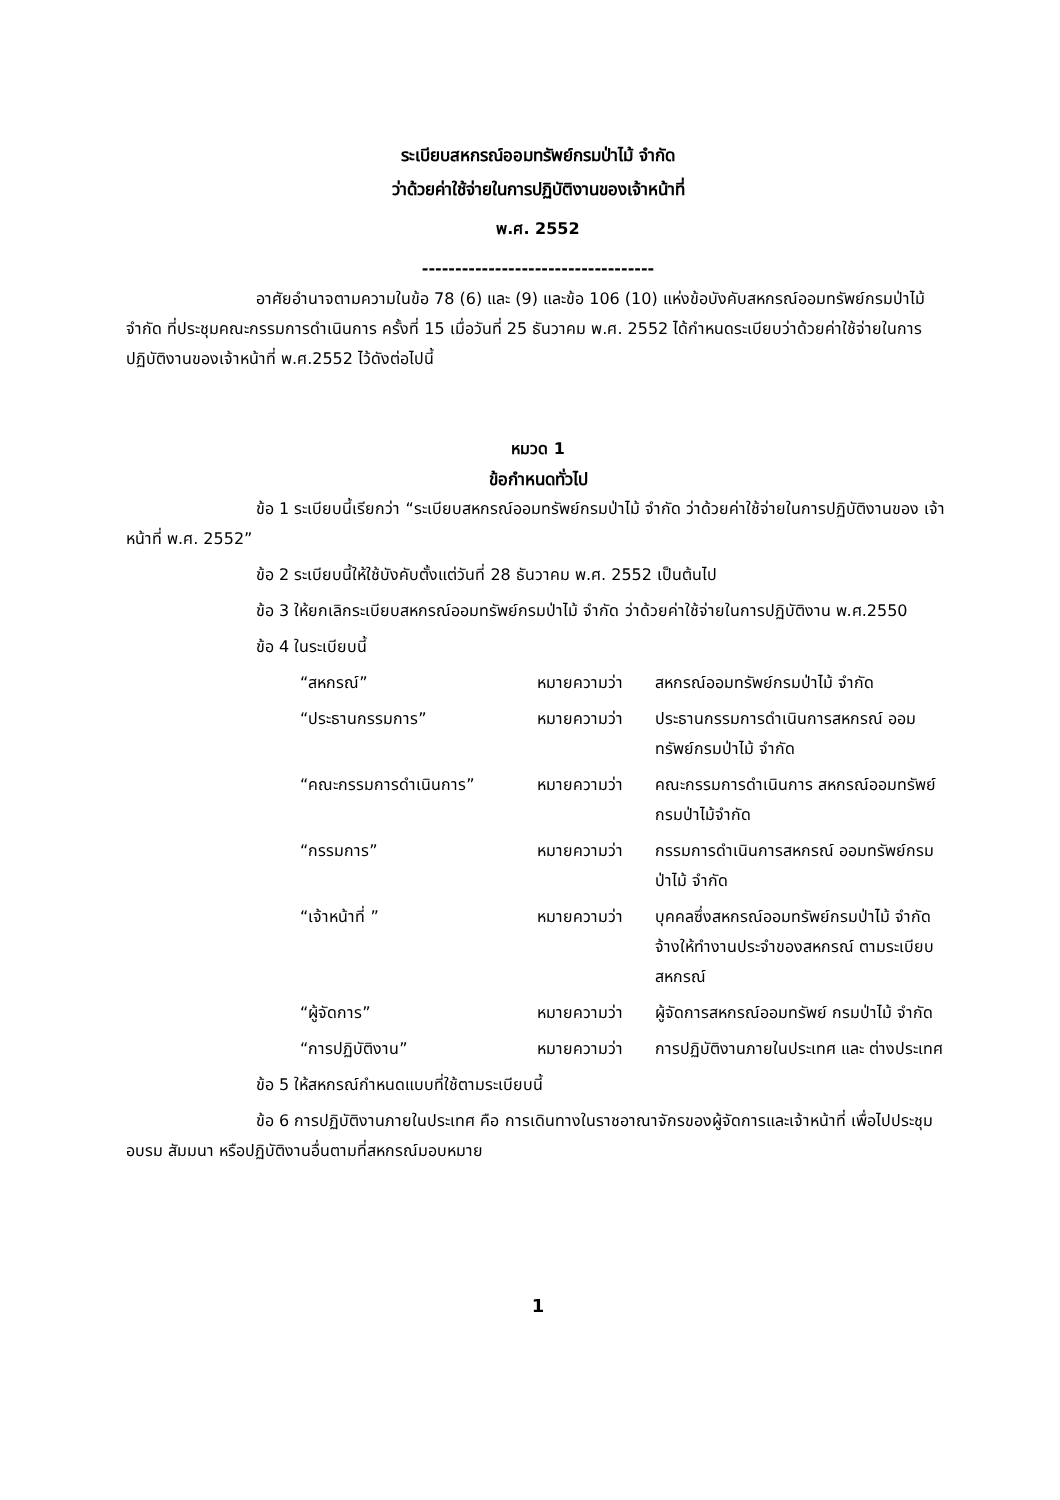ระเบียบสหกรณ์ออมทรัพย์กรมป่าไม้ จำกัด
ว่าด้วยค่าใช้จ่ายในการปฏิบัติงานของเจ้าหน้าที่
พ.ศ. 2552
-----------------------------------
อาศัยอำนาจตามความในข้อ 78 (6) และ (9) และข้อ 106 (10) แห่งข้อบังคับสหกรณ์ออมทรัพย์กรมป่าไม้ จำกัด ที่ประชุมคณะกรรมการดำเนินการ ครั้งที่ 15 เมื่อวันที่ 25 ธันวาคม พ.ศ. 2552 ได้กำหนดระเบียบว่าด้วยค่าใช้จ่ายในการปฏิบัติงานของเจ้าหน้าที่ พ.ศ.2552 ไว้ดังต่อไปนี้
หมวด 1
ข้อกำหนดทั่วไป
ข้อ 1 ระเบียบนี้เรียกว่า “ระเบียบสหกรณ์ออมทรัพย์กรมป่าไม้ จำกัด ว่าด้วยค่าใช้จ่ายในการปฏิบัติงานของ เจ้าหน้าที่ พ.ศ. 2552”
ข้อ 2 ระเบียบนี้ให้ใช้บังคับตั้งแต่วันที่ 28 ธันวาคม พ.ศ. 2552 เป็นต้นไป
ข้อ 3 ให้ยกเลิกระเบียบสหกรณ์ออมทรัพย์กรมป่าไม้ จำกัด ว่าด้วยค่าใช้จ่ายในการปฏิบัติงาน พ.ศ.2550
ข้อ 4 ในระเบียบนี้
“สหกรณ์”
หมายความว่า
สหกรณ์ออมทรัพย์กรมป่าไม้ จำกัด
“ประธานกรรมการ”
หมายความว่า
ประธานกรรมการดำเนินการสหกรณ์ ออมทรัพย์กรมป่าไม้ จำกัด
“คณะกรรมการดำเนินการ”
หมายความว่า
คณะกรรมการดำเนินการ สหกรณ์ออมทรัพย์กรมป่าไม้จำกัด
“กรรมการ”
หมายความว่า
กรรมการดำเนินการสหกรณ์ ออมทรัพย์กรมป่าไม้ จำกัด
“เจ้าหน้าที่ ”
หมายความว่า
บุคคลซึ่งสหกรณ์ออมทรัพย์กรมป่าไม้ จำกัด จ้างให้ทำงานประจำของสหกรณ์ ตามระเบียบสหกรณ์
“ผู้จัดการ”
หมายความว่า
ผู้จัดการสหกรณ์ออมทรัพย์ กรมป่าไม้ จำกัด
“การปฏิบัติงาน”
หมายความว่า
การปฏิบัติงานภายในประเทศ และ ต่างประเทศ
ข้อ 5 ให้สหกรณ์กำหนดแบบที่ใช้ตามระเบียบนี้
ข้อ 6 การปฏิบัติงานภายในประเทศ คือ การเดินทางในราชอาณาจักรของผู้จัดการและเจ้าหน้าที่ เพื่อไปประชุม อบรม สัมมนา หรือปฏิบัติงานอื่นตามที่สหกรณ์มอบหมาย
1